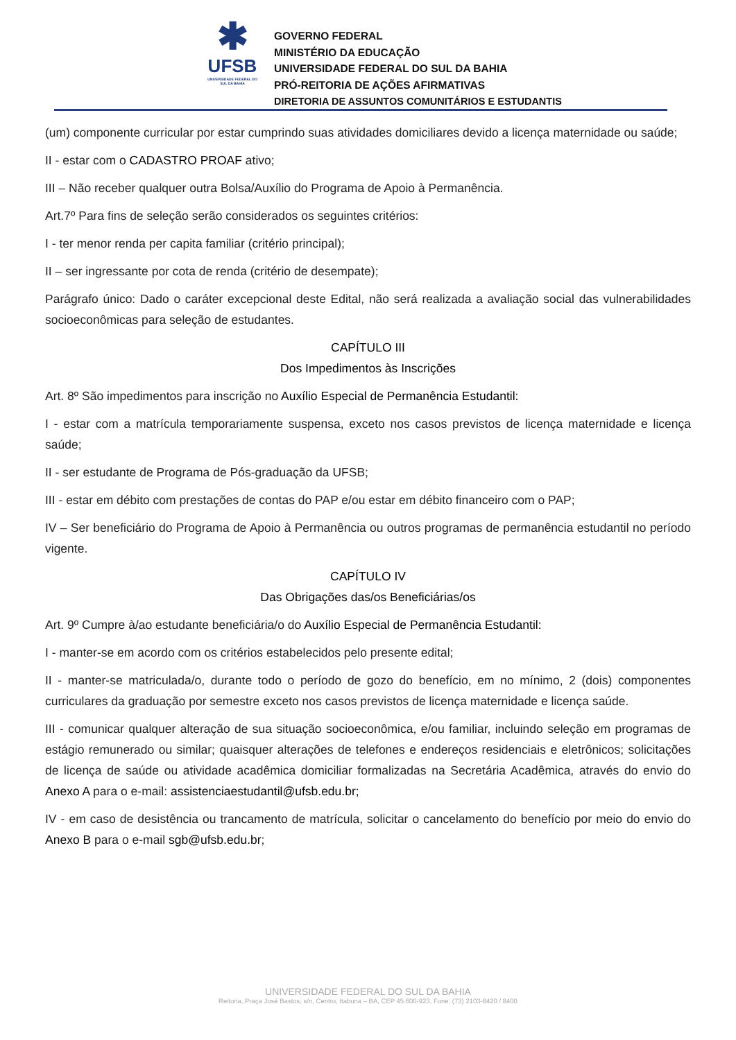✱
UFSB
UNIVERSIDADE FEDERAL DO SUL DA BAHIA
GOVERNO FEDERAL
MINISTÉRIO DA EDUCAÇÃO
UNIVERSIDADE FEDERAL DO SUL DA BAHIA
PRÓ-REITORIA DE AÇÕES AFIRMATIVAS
DIRETORIA DE ASSUNTOS COMUNITÁRIOS E ESTUDANTIS
(um) componente curricular por estar cumprindo suas atividades domiciliares devido a licença maternidade ou saúde;
II - estar com o CADASTRO PROAF ativo;
III – Não receber qualquer outra Bolsa/Auxílio do Programa de Apoio à Permanência.
Art.7º Para fins de seleção serão considerados os seguintes critérios:
I - ter menor renda per capita familiar (critério principal);
II – ser ingressante por cota de renda (critério de desempate);
Parágrafo único: Dado o caráter excepcional deste Edital, não será realizada a avaliação social das vulnerabilidades socioeconômicas para seleção de estudantes.
CAPÍTULO III
Dos Impedimentos às Inscrições
Art. 8º São impedimentos para inscrição no Auxílio Especial de Permanência Estudantil:
I - estar com a matrícula temporariamente suspensa, exceto nos casos previstos de licença maternidade e licença saúde;
II - ser estudante de Programa de Pós-graduação da UFSB;
III - estar em débito com prestações de contas do PAP e/ou estar em débito financeiro com o PAP;
IV – Ser beneficiário do Programa de Apoio à Permanência ou outros programas de permanência estudantil no período vigente.
CAPÍTULO IV
Das Obrigações das/os Beneficiárias/os
Art. 9º Cumpre à/ao estudante beneficiária/o do Auxílio Especial de Permanência Estudantil:
I - manter-se em acordo com os critérios estabelecidos pelo presente edital;
II - manter-se matriculada/o, durante todo o período de gozo do benefício, em no mínimo, 2 (dois) componentes curriculares da graduação por semestre exceto nos casos previstos de licença maternidade e licença saúde.
III - comunicar qualquer alteração de sua situação socioeconômica, e/ou familiar, incluindo seleção em programas de estágio remunerado ou similar; quaisquer alterações de telefones e endereços residenciais e eletrônicos; solicitações de licença de saúde ou atividade acadêmica domiciliar formalizadas na Secretária Acadêmica, através do envio do Anexo A para o e-mail: assistenciaestudantil@ufsb.edu.br;
IV - em caso de desistência ou trancamento de matrícula, solicitar o cancelamento do benefício por meio do envio do Anexo B para o e-mail sgb@ufsb.edu.br;
UNIVERSIDADE FEDERAL DO SUL DA BAHIA
Reitoria, Praça José Bastos, s/n, Centro, Itabuna – BA, CEP 45.600-923, Fone: (73) 2103-8420 / 8400